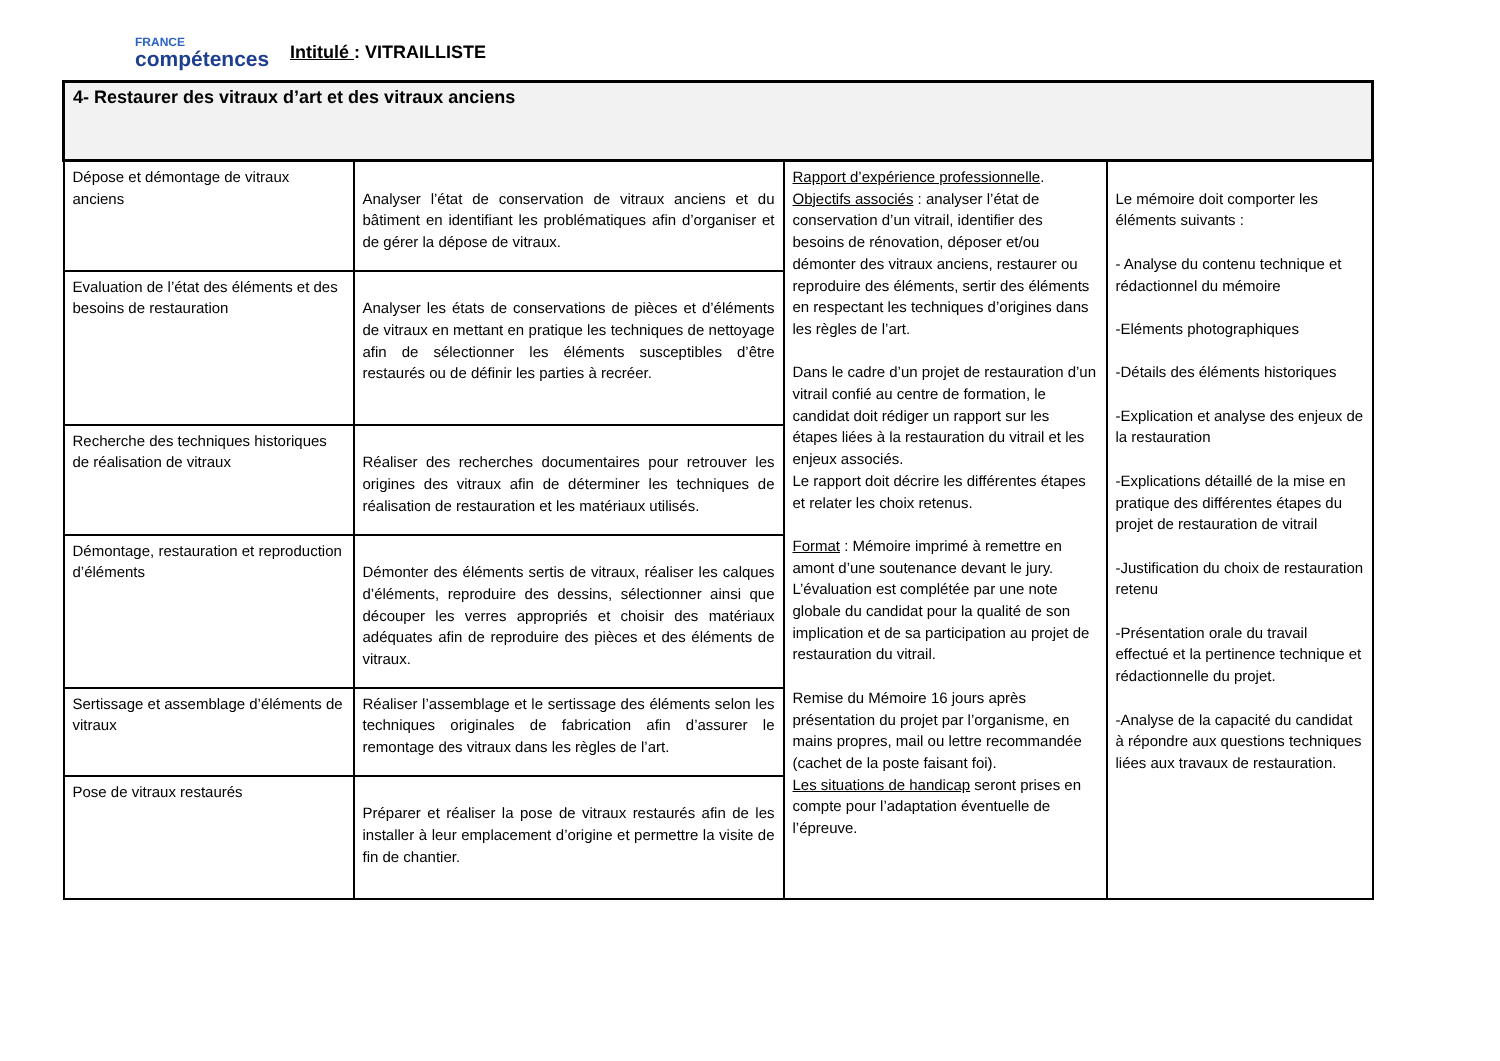FRANCE
compétences
Intitulé : VITRAILLISTE
| 4- Restaurer des vitraux d’art et des vitraux anciens | | | |
| Dépose et démontage de vitraux anciens | Analyser l’état de conservation de vitraux anciens et du bâtiment en identifiant les problématiques afin d’organiser et de gérer la dépose de vitraux. | Rapport d’expérience professionnelle . Objectifs associés : analyser l’état de conservation d’un vitrail, identifier des besoins de rénovation, déposer et/ou démonter des vitraux anciens, restaurer ou reproduire des éléments, sertir des éléments en respectant les techniques d’origines dans les règles de l’art. Dans le cadre d’un projet de restauration d’un vitrail confié au centre de formation, le candidat doit rédiger un rapport sur les étapes liées à la restauration du vitrail et les enjeux associés. Le rapport doit décrire les différentes étapes et relater les choix retenus. Format : Mémoire imprimé à remettre en amont d’une soutenance devant le jury. L’évaluation est complétée par une note globale du candidat pour la qualité de son implication et de sa participation au projet de restauration du vitrail. Remise du Mémoire 16 jours après présentation du projet par l’organisme, en mains propres, mail ou lettre recommandée (cachet de la poste faisant foi). Les situations de handicap seront prises en compte pour l’adaptation éventuelle de l’épreuve. | Le mémoire doit comporter les éléments suivants : - Analyse du contenu technique et rédactionnel du mémoire -Eléments photographiques -Détails des éléments historiques -Explication et analyse des enjeux de la restauration -Explications détaillé de la mise en pratique des différentes étapes du projet de restauration de vitrail -Justification du choix de restauration retenu -Présentation orale du travail effectué et la pertinence technique et rédactionnelle du projet. -Analyse de la capacité du candidat à répondre aux questions techniques liées aux travaux de restauration. |
| Evaluation de l’état des éléments et des besoins de restauration | Analyser les états de conservations de pièces et d’éléments de vitraux en mettant en pratique les techniques de nettoyage afin de sélectionner les éléments susceptibles d’être restaurés ou de définir les parties à recréer. | | |
| Recherche des techniques historiques de réalisation de vitraux | Réaliser des recherches documentaires pour retrouver les origines des vitraux afin de déterminer les techniques de réalisation de restauration et les matériaux utilisés. | | |
| Démontage, restauration et reproduction d’éléments | Démonter des éléments sertis de vitraux, réaliser les calques d’éléments, reproduire des dessins, sélectionner ainsi que découper les verres appropriés et choisir des matériaux adéquates afin de reproduire des pièces et des éléments de vitraux. | | |
| Sertissage et assemblage d’éléments de vitraux | Réaliser l’assemblage et le sertissage des éléments selon les techniques originales de fabrication afin d’assurer le remontage des vitraux dans les règles de l’art. | | |
| Pose de vitraux restaurés | Préparer et réaliser la pose de vitraux restaurés afin de les installer à leur emplacement d’origine et permettre la visite de fin de chantier. | | |